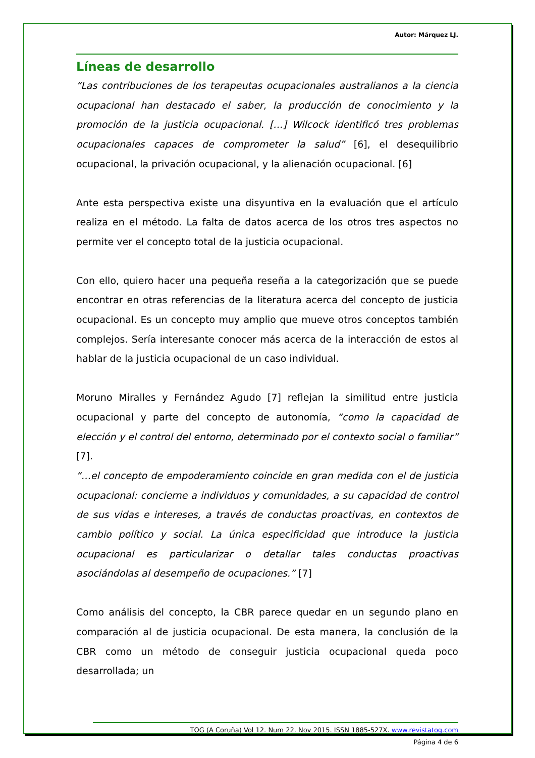Autor: Márquez LJ.
Líneas de desarrollo
“Las contribuciones de los terapeutas ocupacionales australianos a la ciencia ocupacional han destacado el saber, la producción de conocimiento y la promoción de la justicia ocupacional. […] Wilcock identificó tres problemas ocupacionales capaces de comprometer la salud” [6], el desequilibrio ocupacional, la privación ocupacional, y la alienación ocupacional. [6]
Ante esta perspectiva existe una disyuntiva en la evaluación que el artículo realiza en el método. La falta de datos acerca de los otros tres aspectos no permite ver el concepto total de la justicia ocupacional.
Con ello, quiero hacer una pequeña reseña a la categorización que se puede encontrar en otras referencias de la literatura acerca del concepto de justicia ocupacional. Es un concepto muy amplio que mueve otros conceptos también complejos. Sería interesante conocer más acerca de la interacción de estos al hablar de la justicia ocupacional de un caso individual.
Moruno Miralles y Fernández Agudo [7] reflejan la similitud entre justicia ocupacional y parte del concepto de autonomía, “como la capacidad de elección y el control del entorno, determinado por el contexto social o familiar” [7].
“…el concepto de empoderamiento coincide en gran medida con el de justicia ocupacional: concierne a individuos y comunidades, a su capacidad de control de sus vidas e intereses, a través de conductas proactivas, en contextos de cambio político y social. La única especificidad que introduce la justicia ocupacional es particularizar o detallar tales conductas proactivas asociándolas al desempeño de ocupaciones.” [7]
Como análisis del concepto, la CBR parece quedar en un segundo plano en comparación al de justicia ocupacional. De esta manera, la conclusión de la CBR como un método de conseguir justicia ocupacional queda poco desarrollada; un
TOG (A Coruña) Vol 12. Num 22. Nov 2015. ISSN 1885-527X. www.revistatog.com
Página 4 de 6